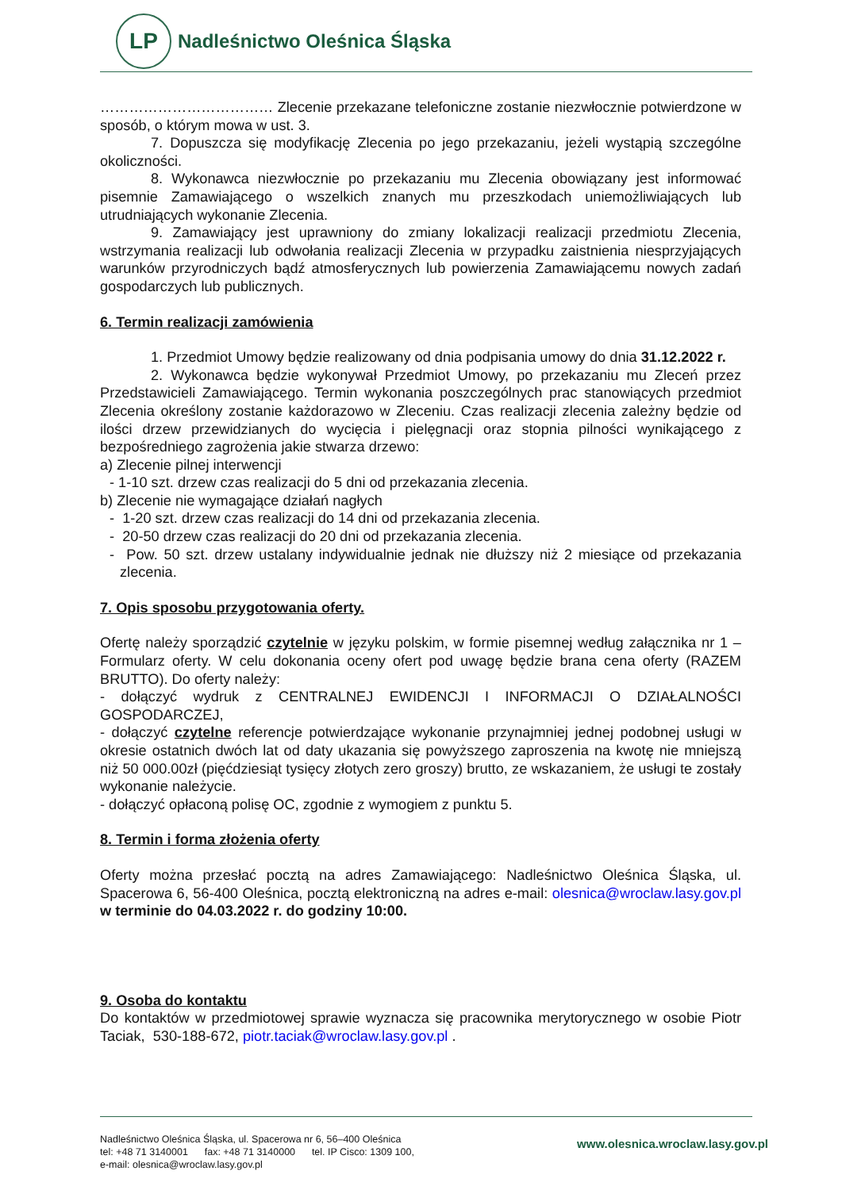LP
Nadleśnictwo Oleśnica Śląska
……………………………… Zlecenie przekazane telefoniczne zostanie niezwłocznie potwierdzone w sposób, o którym mowa w ust. 3.
7. Dopuszcza się modyfikację Zlecenia po jego przekazaniu, jeżeli wystąpią szczególne okoliczności.
8. Wykonawca niezwłocznie po przekazaniu mu Zlecenia obowiązany jest informować pisemnie Zamawiającego o wszelkich znanych mu przeszkodach uniemożliwiających lub utrudniających wykonanie Zlecenia.
9. Zamawiający jest uprawniony do zmiany lokalizacji realizacji przedmiotu Zlecenia, wstrzymania realizacji lub odwołania realizacji Zlecenia w przypadku zaistnienia niesprzyjających warunków przyrodniczych bądź atmosferycznych lub powierzenia Zamawiającemu nowych zadań gospodarczych lub publicznych.
6. Termin realizacji zamówienia
1. Przedmiot Umowy będzie realizowany od dnia podpisania umowy do dnia 31.12.2022 r.
2. Wykonawca będzie wykonywał Przedmiot Umowy, po przekazaniu mu Zleceń przez Przedstawicieli Zamawiającego. Termin wykonania poszczególnych prac stanowiących przedmiot Zlecenia określony zostanie każdorazowo w Zleceniu. Czas realizacji zlecenia zależny będzie od ilości drzew przewidzianych do wycięcia i pielęgnacji oraz stopnia pilności wynikającego z bezpośredniego zagrożenia jakie stwarza drzewo:
a) Zlecenie pilnej interwencji
- 1-10 szt. drzew czas realizacji do 5 dni od przekazania zlecenia.
b) Zlecenie nie wymagające działań nagłych
- 1-20 szt. drzew czas realizacji do 14 dni od przekazania zlecenia.
- 20-50 drzew czas realizacji do 20 dni od przekazania zlecenia.
- Pow. 50 szt. drzew ustalany indywidualnie jednak nie dłuższy niż 2 miesiące od przekazania zlecenia.
7. Opis sposobu przygotowania oferty.
Ofertę należy sporządzić czytelnie w języku polskim, w formie pisemnej według załącznika nr 1 – Formularz oferty. W celu dokonania oceny ofert pod uwagę będzie brana cena oferty (RAZEM BRUTTO). Do oferty należy:
- dołączyć wydruk z CENTRALNEJ EWIDENCJI I INFORMACJI O DZIAŁALNOŚCI GOSPODARCZEJ,
- dołączyć czytelne referencje potwierdzające wykonanie przynajmniej jednej podobnej usługi w okresie ostatnich dwóch lat od daty ukazania się powyższego zaproszenia na kwotę nie mniejszą niż 50 000.00zł (pięćdziesiąt tysięcy złotych zero groszy) brutto, ze wskazaniem, że usługi te zostały wykonanie należycie.
- dołączyć opłaconą polisę OC, zgodnie z wymogiem z punktu 5.
8. Termin i forma złożenia oferty
Oferty można przesłać pocztą na adres Zamawiającego: Nadleśnictwo Oleśnica Śląska, ul. Spacerowa 6, 56-400 Oleśnica, pocztą elektroniczną na adres e-mail: olesnica@wroclaw.lasy.gov.pl w terminie do 04.03.2022 r. do godziny 10:00.
9. Osoba do kontaktu
Do kontaktów w przedmiotowej sprawie wyznacza się pracownika merytorycznego w osobie Piotr Taciak, 530-188-672, piotr.taciak@wroclaw.lasy.gov.pl .
Nadleśnictwo Oleśnica Śląska, ul. Spacerowa nr 6, 56–400 Oleśnica
tel: +48 71 3140001 fax: +48 71 3140000 tel. IP Cisco: 1309 100,
e-mail: olesnica@wroclaw.lasy.gov.pl
www.olesnica.wroclaw.lasy.gov.pl